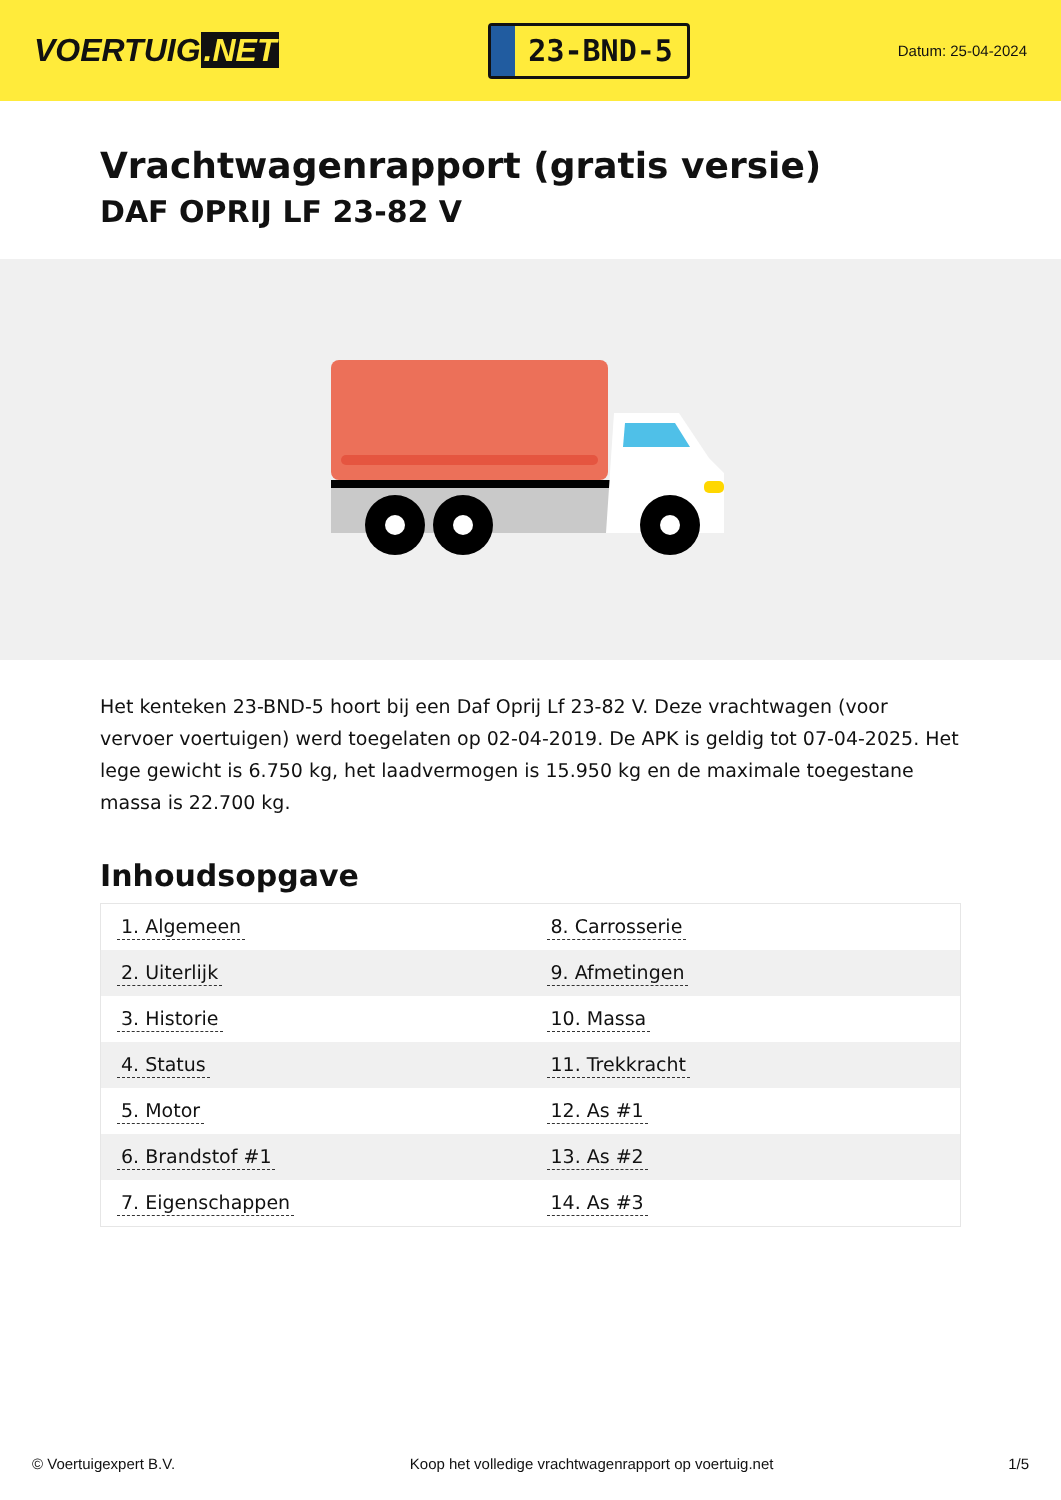VOERTUIG.NET
23-BND-5
Datum: 25-04-2024
Vrachtwagenrapport (gratis versie)
DAF OPRIJ LF 23-82 V
Het kenteken 23-BND-5 hoort bij een Daf Oprij Lf 23-82 V. Deze vrachtwagen (voor vervoer voertuigen) werd toegelaten op 02-04-2019. De APK is geldig tot 07-04-2025. Het lege gewicht is 6.750 kg, het laadvermogen is 15.950 kg en de maximale toegestane massa is 22.700 kg.
Inhoudsopgave
| 1. Algemeen | 8. Carrosserie |
| 2. Uiterlijk | 9. Afmetingen |
| 3. Historie | 10. Massa |
| 4. Status | 11. Trekkracht |
| 5. Motor | 12. As #1 |
| 6. Brandstof #1 | 13. As #2 |
| 7. Eigenschappen | 14. As #3 |
© Voertuigexpert B.V. Koop het volledige vrachtwagenrapport op voertuig.net 1/5